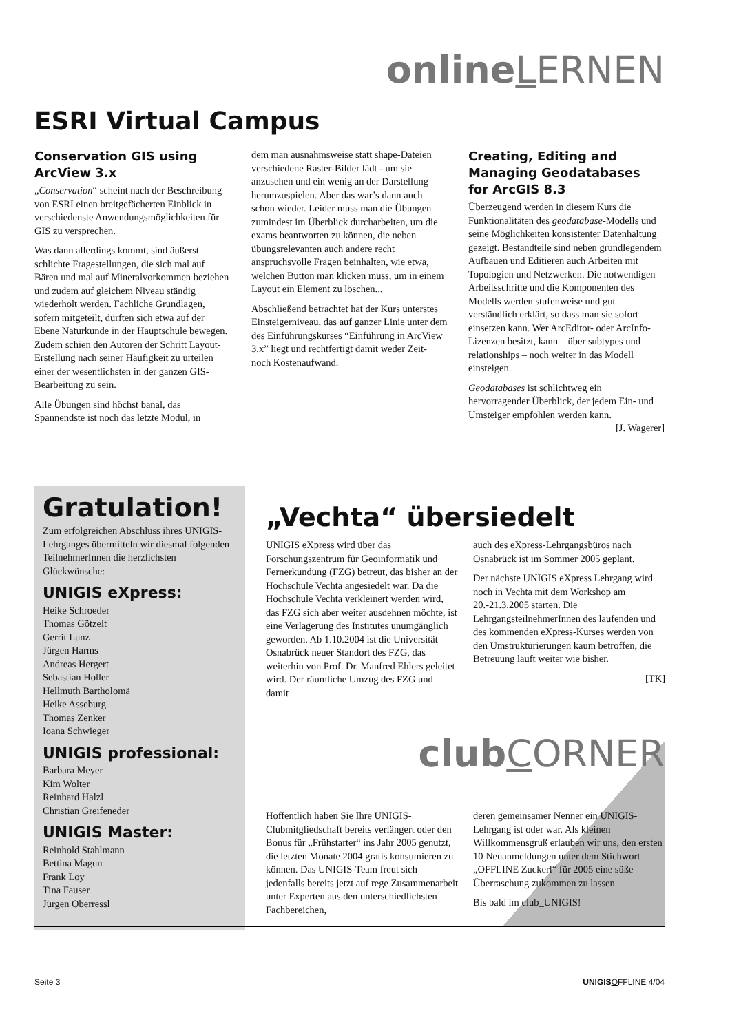online LERNEN
ESRI Virtual Campus
Conservation GIS using ArcView 3.x
„Conservation“ scheint nach der Beschreibung von ESRI einen breitgefächerten Einblick in verschiedenste Anwendungsmöglichkeiten für GIS zu versprechen.
Was dann allerdings kommt, sind äußerst schlichte Fragestellungen, die sich mal auf Bären und mal auf Mineralvorkommen beziehen und zudem auf gleichem Niveau ständig wiederholt werden. Fachliche Grundlagen, sofern mitgeteilt, dürften sich etwa auf der Ebene Naturkunde in der Hauptschule bewegen. Zudem schien den Autoren der Schritt Layout-Erstellung nach seiner Häufigkeit zu urteilen einer der wesentlichsten in der ganzen GIS-Bearbeitung zu sein.
Alle Übungen sind höchst banal, das Spannendste ist noch das letzte Modul, in
dem man ausnahmsweise statt shape-Dateien verschiedene Raster-Bilder lädt - um sie anzusehen und ein wenig an der Darstellung herumzuspielen. Aber das war’s dann auch schon wieder. Leider muss man die Übungen zumindest im Überblick durcharbeiten, um die exams beantworten zu können, die neben übungsrelevanten auch andere recht anspruchsvolle Fragen beinhalten, wie etwa, welchen Button man klicken muss, um in einem Layout ein Element zu löschen...
Abschließend betrachtet hat der Kurs unterstes Einsteigerniveau, das auf ganzer Linie unter dem des Einführungskurses “Einführung in ArcView 3.x” liegt und rechtfertigt damit weder Zeit- noch Kostenaufwand.
Creating, Editing and Managing Geodatabases for ArcGIS 8.3
Überzeugend werden in diesem Kurs die Funktionalitäten des geodatabase-Modells und seine Möglichkeiten konsistenter Datenhaltung gezeigt. Bestandteile sind neben grundlegendem Aufbauen und Editieren auch Arbeiten mit Topologien und Netzwerken. Die notwendigen Arbeitsschritte und die Komponenten des Modells werden stufenweise und gut verständlich erklärt, so dass man sie sofort einsetzen kann. Wer ArcEditor- oder ArcInfo-Lizenzen besitzt, kann – über subtypes und relationships – noch weiter in das Modell einsteigen.
Geodatabases ist schlichtweg ein hervorragender Überblick, der jedem Ein- und Umsteiger empfohlen werden kann.
[J. Wagerer]
Gratulation!
Zum erfolgreichen Abschluss ihres UNIGIS-Lehrganges übermitteln wir diesmal folgenden TeilnehmerInnen die herzlichsten Glückwünsche:
UNIGIS eXpress:
Heike Schroeder
Thomas Götzelt
Gerrit Lunz
Jürgen Harms
Andreas Hergert
Sebastian Holler
Hellmuth Bartholomä
Heike Asseburg
Thomas Zenker
Ioana Schwieger
UNIGIS professional:
Barbara Meyer
Kim Wolter
Reinhard Halzl
Christian Greifeneder
UNIGIS Master:
Reinhold Stahlmann
Bettina Magun
Frank Loy
Tina Fauser
Jürgen Oberressl
„Vechta“ übersiedelt
UNIGIS eXpress wird über das Forschungszentrum für Geoinformatik und Fernerkundung (FZG) betreut, das bisher an der Hochschule Vechta angesiedelt war. Da die Hochschule Vechta verkleinert werden wird, das FZG sich aber weiter ausdehnen möchte, ist eine Verlagerung des Institutes unumgänglich geworden. Ab 1.10.2004 ist die Universität Osnabrück neuer Standort des FZG, das weiterhin von Prof. Dr. Manfred Ehlers geleitet wird. Der räumliche Umzug des FZG und damit
auch des eXpress-Lehrgangsbüros nach Osnabrück ist im Sommer 2005 geplant.
Der nächste UNIGIS eXpress Lehrgang wird noch in Vechta mit dem Workshop am 20.-21.3.2005 starten. Die LehrgangsteilnehmerInnen des laufenden und des kommenden eXpress-Kurses werden von den Umstrukturierungen kaum betroffen, die Betreuung läuft weiter wie bisher.
[TK]
club CORNER
Hoffentlich haben Sie Ihre UNIGIS-Clubmitgliedschaft bereits verlängert oder den Bonus für „Frühstarter“ ins Jahr 2005 genutzt, die letzten Monate 2004 gratis konsumieren zu können. Das UNIGIS-Team freut sich jedenfalls bereits jetzt auf rege Zusammenarbeit unter Experten aus den unterschiedlichsten Fachbereichen,
deren gemeinsamer Nenner ein UNIGIS-Lehrgang ist oder war. Als kleinen Willkommensgruß erlauben wir uns, den ersten 10 Neuanmeldungen unter dem Stichwort „OFFLINE Zuckerl“ für 2005 eine süße Überraschung zukommen zu lassen.
Bis bald im club_UNIGIS!
Seite 3 UNIGIS OFFLINE 4/04